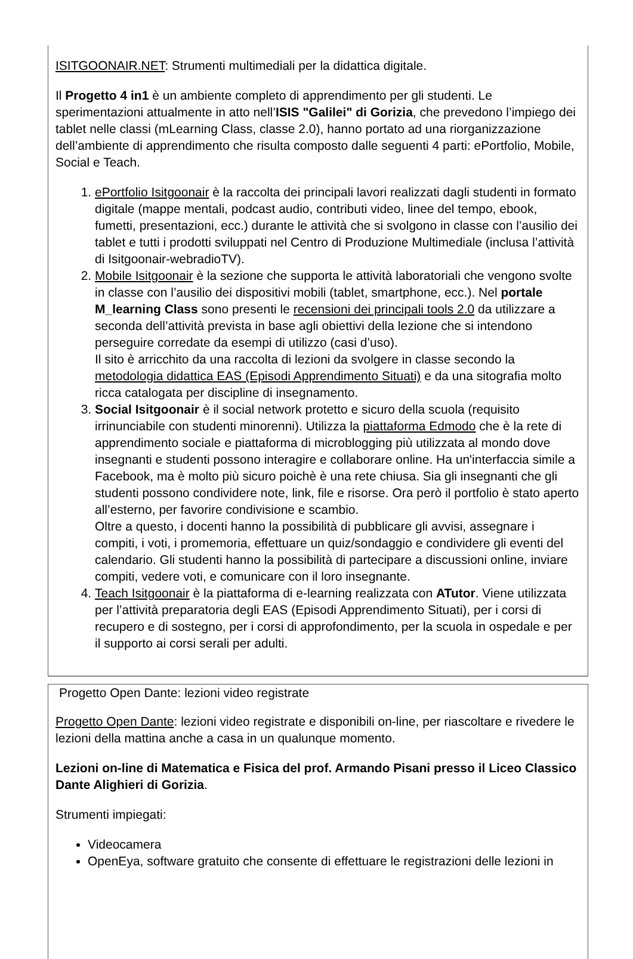ISITGOONAIR.NET: Strumenti multimediali per la didattica digitale.
Il Progetto 4 in1 è un ambiente completo di apprendimento per gli studenti. Le sperimentazioni attualmente in atto nell’ISIS "Galilei" di Gorizia, che prevedono l’impiego dei tablet nelle classi (mLearning Class, classe 2.0), hanno portato ad una riorganizzazione dell’ambiente di apprendimento che risulta composto dalle seguenti 4 parti: ePortfolio, Mobile, Social e Teach.
1. ePortfolio Isitgoonair è la raccolta dei principali lavori realizzati dagli studenti in formato digitale (mappe mentali, podcast audio, contributi video, linee del tempo, ebook, fumetti, presentazioni, ecc.) durante le attività che si svolgono in classe con l’ausilio dei tablet e tutti i prodotti sviluppati nel Centro di Produzione Multimediale (inclusa l’attività di Isitgoonair-webradioTV).
2. Mobile Isitgoonair è la sezione che supporta le attività laboratoriali che vengono svolte in classe con l’ausilio dei dispositivi mobili (tablet, smartphone, ecc.). Nel portale M_learning Class sono presenti le recensioni dei principali tools 2.0 da utilizzare a seconda dell’attività prevista in base agli obiettivi della lezione che si intendono perseguire corredate da esempi di utilizzo (casi d’uso).
Il sito è arricchito da una raccolta di lezioni da svolgere in classe secondo la metodologia didattica EAS (Episodi Apprendimento Situati) e da una sitografia molto ricca catalogata per discipline di insegnamento.
3. Social Isitgoonair è il social network protetto e sicuro della scuola (requisito irrinunciabile con studenti minorenni). Utilizza la piattaforma Edmodo che è la rete di apprendimento sociale e piattaforma di microblogging più utilizzata al mondo dove insegnanti e studenti possono interagire e collaborare online. Ha un'interfaccia simile a Facebook, ma è molto più sicuro poichè è una rete chiusa. Sia gli insegnanti che gli studenti possono condividere note, link, file e risorse. Ora però il portfolio è stato aperto all’esterno, per favorire condivisione e scambio.
Oltre a questo, i docenti hanno la possibilità di pubblicare gli avvisi, assegnare i compiti, i voti, i promemoria, effettuare un quiz/sondaggio e condividere gli eventi del calendario. Gli studenti hanno la possibilità di partecipare a discussioni online, inviare compiti, vedere voti, e comunicare con il loro insegnante.
4. Teach Isitgoonair è la piattaforma di e-learning realizzata con ATutor. Viene utilizzata per l’attività preparatoria degli EAS (Episodi Apprendimento Situati), per i corsi di recupero e di sostegno, per i corsi di approfondimento, per la scuola in ospedale e per il supporto ai corsi serali per adulti.
Progetto Open Dante: lezioni video registrate
Progetto Open Dante: lezioni video registrate e disponibili on-line, per riascoltare e rivedere le lezioni della mattina anche a casa in un qualunque momento.
Lezioni on-line di Matematica e Fisica del prof. Armando Pisani presso il Liceo Classico Dante Alighieri di Gorizia.
Strumenti impiegati:
Videocamera
OpenEya, software gratuito che consente di effettuare le registrazioni delle lezioni in